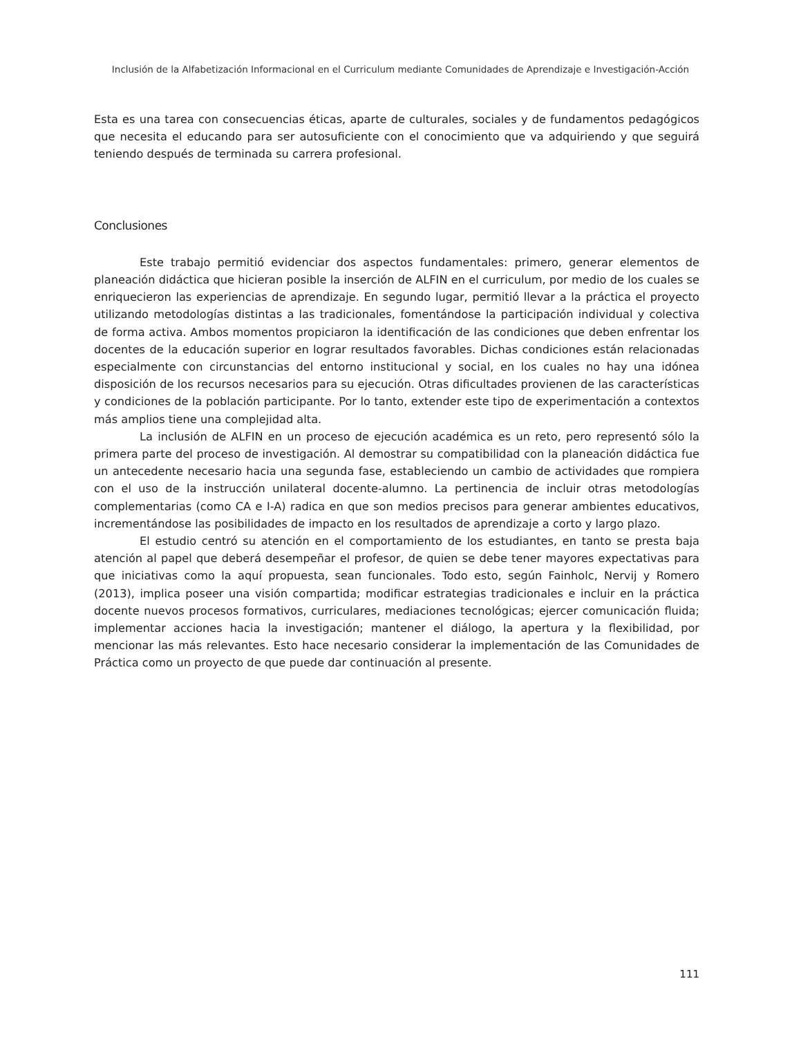Inclusión de la Alfabetización Informacional en el Curriculum mediante Comunidades de Aprendizaje e Investigación-Acción
Esta es una tarea con consecuencias éticas, aparte de culturales, sociales y de fundamentos pedagógicos que necesita el educando para ser autosuficiente con el conocimiento que va adquiriendo y que seguirá teniendo después de terminada su carrera profesional.
Conclusiones
Este trabajo permitió evidenciar dos aspectos fundamentales: primero, generar elementos de planeación didáctica que hicieran posible la inserción de ALFIN en el curriculum, por medio de los cuales se enriquecieron las experiencias de aprendizaje. En segundo lugar, permitió llevar a la práctica el proyecto utilizando metodologías distintas a las tradicionales, fomentándose la participación individual y colectiva de forma activa. Ambos momentos propiciaron la identificación de las condiciones que deben enfrentar los docentes de la educación superior en lograr resultados favorables. Dichas condiciones están relacionadas especialmente con circunstancias del entorno institucional y social, en los cuales no hay una idónea disposición de los recursos necesarios para su ejecución. Otras dificultades provienen de las características y condiciones de la población participante. Por lo tanto, extender este tipo de experimentación a contextos más amplios tiene una complejidad alta.
La inclusión de ALFIN en un proceso de ejecución académica es un reto, pero representó sólo la primera parte del proceso de investigación. Al demostrar su compatibilidad con la planeación didáctica fue un antecedente necesario hacia una segunda fase, estableciendo un cambio de actividades que rompiera con el uso de la instrucción unilateral docente-alumno. La pertinencia de incluir otras metodologías complementarias (como CA e I-A) radica en que son medios precisos para generar ambientes educativos, incrementándose las posibilidades de impacto en los resultados de aprendizaje a corto y largo plazo.
El estudio centró su atención en el comportamiento de los estudiantes, en tanto se presta baja atención al papel que deberá desempeñar el profesor, de quien se debe tener mayores expectativas para que iniciativas como la aquí propuesta, sean funcionales. Todo esto, según Fainholc, Nervij y Romero (2013), implica poseer una visión compartida; modificar estrategias tradicionales e incluir en la práctica docente nuevos procesos formativos, curriculares, mediaciones tecnológicas; ejercer comunicación fluida; implementar acciones hacia la investigación; mantener el diálogo, la apertura y la flexibilidad, por mencionar las más relevantes. Esto hace necesario considerar la implementación de las Comunidades de Práctica como un proyecto de que puede dar continuación al presente.
111